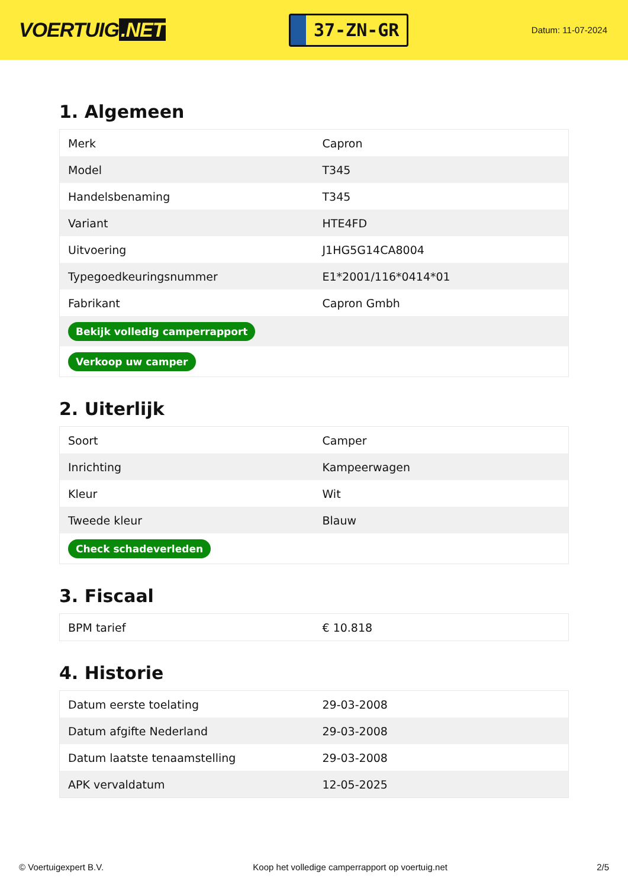VOERTUIG.NET
37-ZN-GR
Datum: 11-07-2024
1. Algemeen
| Merk | Capron |
| Model | T345 |
| Handelsbenaming | T345 |
| Variant | HTE4FD |
| Uitvoering | J1HG5G14CA8004 |
| Typegoedkeuringsnummer | E1*2001/116*0414*01 |
| Fabrikant | Capron Gmbh |
| Bekijk volledig camperrapport | |
| Verkoop uw camper | |
2. Uiterlijk
| Soort | Camper |
| Inrichting | Kampeerwagen |
| Kleur | Wit |
| Tweede kleur | Blauw |
| Check schadeverleden | |
3. Fiscaal
| BPM tarief | € 10.818 |
4. Historie
| Datum eerste toelating | 29-03-2008 |
| Datum afgifte Nederland | 29-03-2008 |
| Datum laatste tenaamstelling | 29-03-2008 |
| APK vervaldatum | 12-05-2025 |
© Voertuigexpert B.V. Koop het volledige camperrapport op voertuig.net 2/5